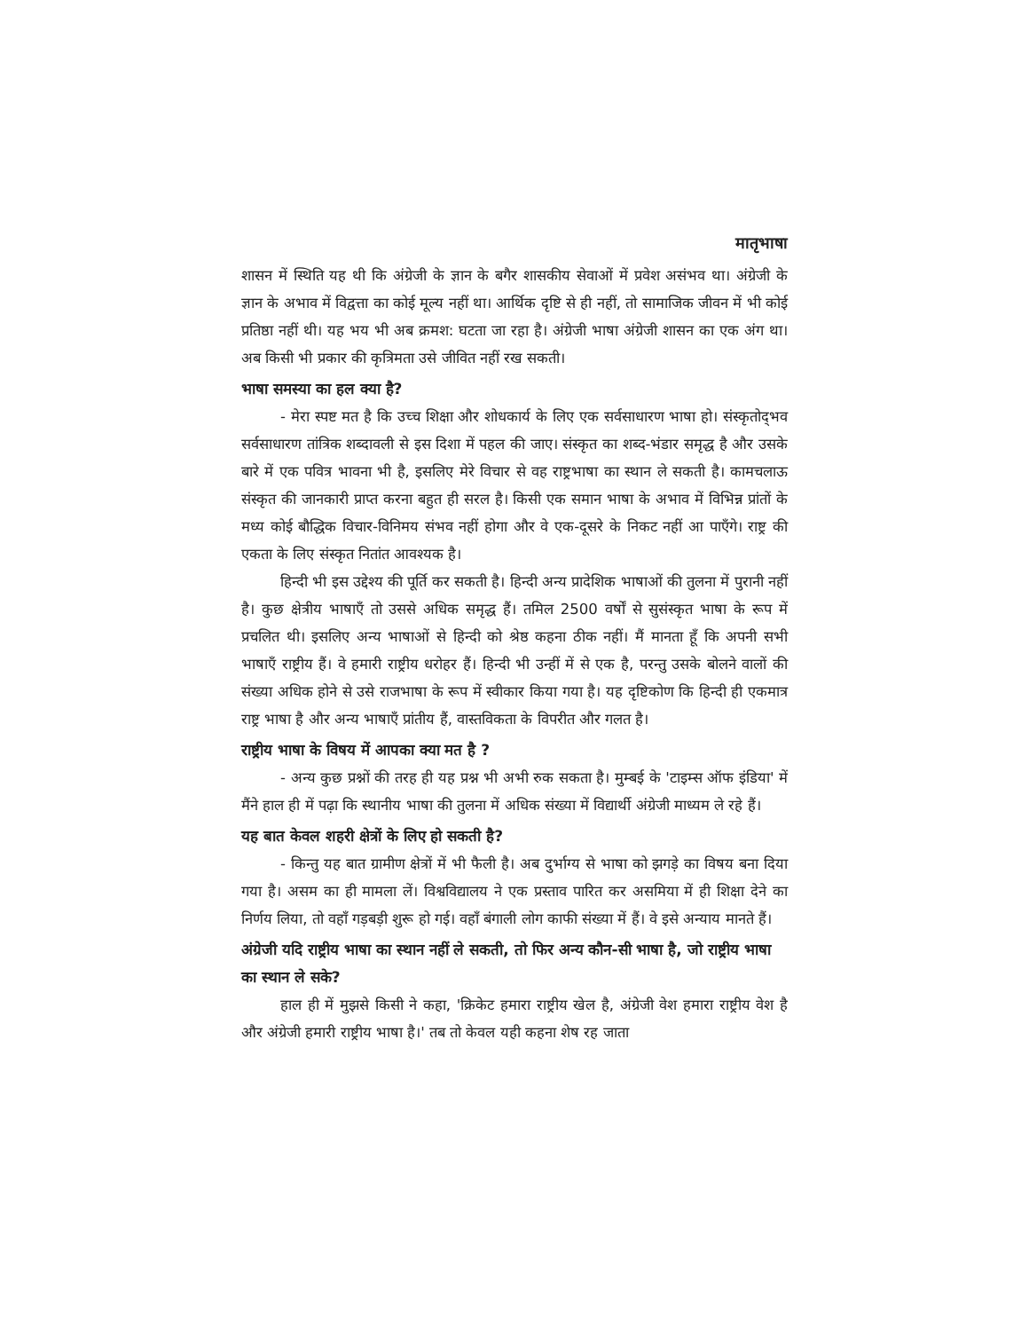मातृभाषा
शासन में स्थिति यह थी कि अंग्रेजी के ज्ञान के बगैर शासकीय सेवाओं में प्रवेश असंभव था। अंग्रेजी के ज्ञान के अभाव में विद्वत्ता का कोई मूल्य नहीं था। आर्थिक दृष्टि से ही नहीं, तो सामाजिक जीवन में भी कोई प्रतिष्ठा नहीं थी। यह भय भी अब क्रमश: घटता जा रहा है। अंग्रेजी भाषा अंग्रेजी शासन का एक अंग था। अब किसी भी प्रकार की कृत्रिमता उसे जीवित नहीं रख सकती।
भाषा समस्या का हल क्या है?
- मेरा स्पष्ट मत है कि उच्च शिक्षा और शोधकार्य के लिए एक सर्वसाधारण भाषा हो। संस्कृतोद्‌भव सर्वसाधारण तांत्रिक शब्दावली से इस दिशा में पहल की जाए। संस्कृत का शब्द-भंडार समृद्ध है और उसके बारे में एक पवित्र भावना भी है, इसलिए मेरे विचार से वह राष्ट्रभाषा का स्थान ले सकती है। कामचलाऊ संस्कृत की जानकारी प्राप्त करना बहुत ही सरल है। किसी एक समान भाषा के अभाव में विभिन्न प्रांतों के मध्य कोई बौद्धिक विचार-विनिमय संभव नहीं होगा और वे एक-दूसरे के निकट नहीं आ पाएँगे। राष्ट्र की एकता के लिए संस्कृत नितांत आवश्यक है।
हिन्दी भी इस उद्देश्य की पूर्ति कर सकती है। हिन्दी अन्य प्रादेशिक भाषाओं की तुलना में पुरानी नहीं है। कुछ क्षेत्रीय भाषाएँ तो उससे अधिक समृद्ध हैं। तमिल 2500 वर्षों से सुसंस्कृत भाषा के रूप में प्रचलित थी। इसलिए अन्य भाषाओं से हिन्दी को श्रेष्ठ कहना ठीक नहीं। मैं मानता हूँ कि अपनी सभी भाषाएँ राष्ट्रीय हैं। वे हमारी राष्ट्रीय धरोहर हैं। हिन्दी भी उन्हीं में से एक है, परन्तु उसके बोलने वालों की संख्या अधिक होने से उसे राजभाषा के रूप में स्वीकार किया गया है। यह दृष्टिकोण कि हिन्दी ही एकमात्र राष्ट्र भाषा है और अन्य भाषाएँ प्रांतीय हैं, वास्तविकता के विपरीत और गलत है।
राष्ट्रीय भाषा के विषय में आपका क्या मत है ?
- अन्य कुछ प्रश्नों की तरह ही यह प्रश्न भी अभी रुक सकता है। मुम्बई के 'टाइम्स ऑफ इंडिया' में मैंने हाल ही में पढ़ा कि स्थानीय भाषा की तुलना में अधिक संख्या में विद्यार्थी अंग्रेजी माध्यम ले रहे हैं।
यह बात केवल शहरी क्षेत्रों के लिए हो सकती है?
- किन्तु यह बात ग्रामीण क्षेत्रों में भी फैली है। अब दुर्भाग्य से भाषा को झगड़े का विषय बना दिया गया है। असम का ही मामला लें। विश्वविद्यालय ने एक प्रस्ताव पारित कर असमिया में ही शिक्षा देने का निर्णय लिया, तो वहाँ गड़बड़ी शुरू हो गई। वहाँ बंगाली लोग काफी संख्या में हैं। वे इसे अन्याय मानते हैं।
अंग्रेजी यदि राष्ट्रीय भाषा का स्थान नहीं ले सकती, तो फिर अन्य कौन-सी भाषा है, जो राष्ट्रीय भाषा का स्थान ले सके?
हाल ही में मुझसे किसी ने कहा, 'क्रिकेट हमारा राष्ट्रीय खेल है, अंग्रेजी वेश हमारा राष्ट्रीय वेश है और अंग्रेजी हमारी राष्ट्रीय भाषा है।' तब तो केवल यही कहना शेष रह जाता